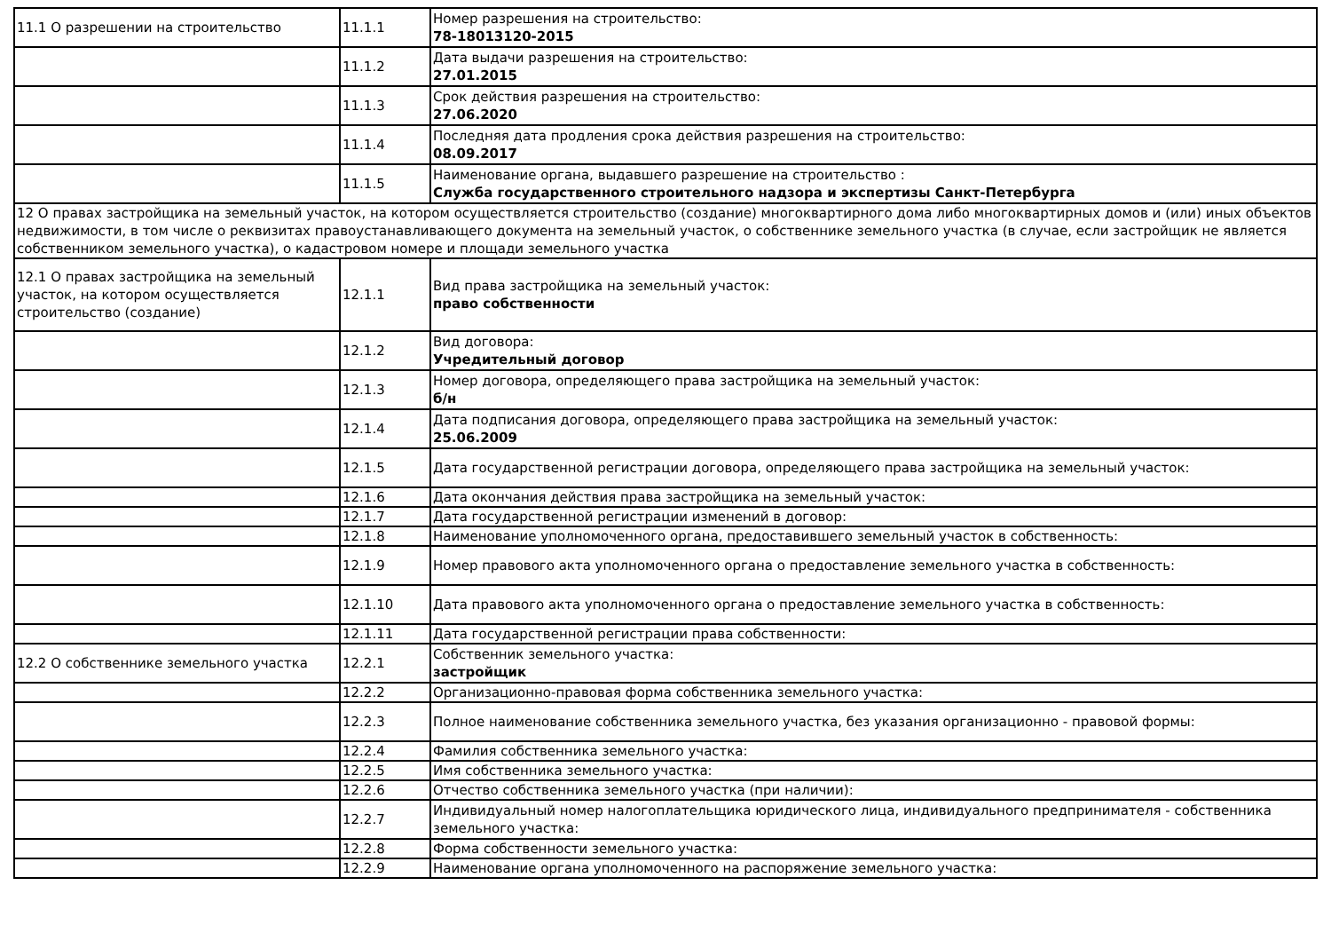| 11.1 О разрешении на строительство | 11.1.1 | Номер разрешения на строительство: 78-18013120-2015 |
| | 11.1.2 | Дата выдачи разрешения на строительство: 27.01.2015 |
| | 11.1.3 | Срок действия разрешения на строительство: 27.06.2020 |
| | 11.1.4 | Последняя дата продления срока действия разрешения на строительство: 08.09.2017 |
| | 11.1.5 | Наименование органа, выдавшего разрешение на строительство : Служба государственного строительного надзора и экспертизы Санкт-Петербурга |
| 12 О правах застройщика на земельный участок, на котором осуществляется строительство (создание) многоквартирного дома либо многоквартирных домов и (или) иных объектов недвижимости, в том числе о реквизитах правоустанавливающего документа на земельный участок, о собственнике земельного участка (в случае, если застройщик не является собственником земельного участка), о кадастровом номере и площади земельного участка | | |
| 12.1 О правах застройщика на земельный участок, на котором осуществляется строительство (создание) | 12.1.1 | Вид права застройщика на земельный участок: право собственности |
| | 12.1.2 | Вид договора: Учредительный договор |
| | 12.1.3 | Номер договора, определяющего права застройщика на земельный участок: б/н |
| | 12.1.4 | Дата подписания договора, определяющего права застройщика на земельный участок: 25.06.2009 |
| | 12.1.5 | Дата государственной регистрации договора, определяющего права застройщика на земельный участок: |
| | 12.1.6 | Дата окончания действия права застройщика на земельный участок: |
| | 12.1.7 | Дата государственной регистрации изменений в договор: |
| | 12.1.8 | Наименование уполномоченного органа, предоставившего земельный участок в собственность: |
| | 12.1.9 | Номер правового акта уполномоченного органа о предоставление земельного участка в собственность: |
| | 12.1.10 | Дата правового акта уполномоченного органа о предоставление земельного участка в собственность: |
| | 12.1.11 | Дата государственной регистрации права собственности: |
| 12.2 О собственнике земельного участка | 12.2.1 | Собственник земельного участка: застройщик |
| | 12.2.2 | Организационно-правовая форма собственника земельного участка: |
| | 12.2.3 | Полное наименование собственника земельного участка, без указания организационно - правовой формы: |
| | 12.2.4 | Фамилия собственника земельного участка: |
| | 12.2.5 | Имя собственника земельного участка: |
| | 12.2.6 | Отчество собственника земельного участка (при наличии): |
| | 12.2.7 | Индивидуальный номер налогоплательщика юридического лица, индивидуального предпринимателя - собственника земельного участка: |
| | 12.2.8 | Форма собственности земельного участка: |
| | 12.2.9 | Наименование органа уполномоченного на распоряжение земельного участка: |